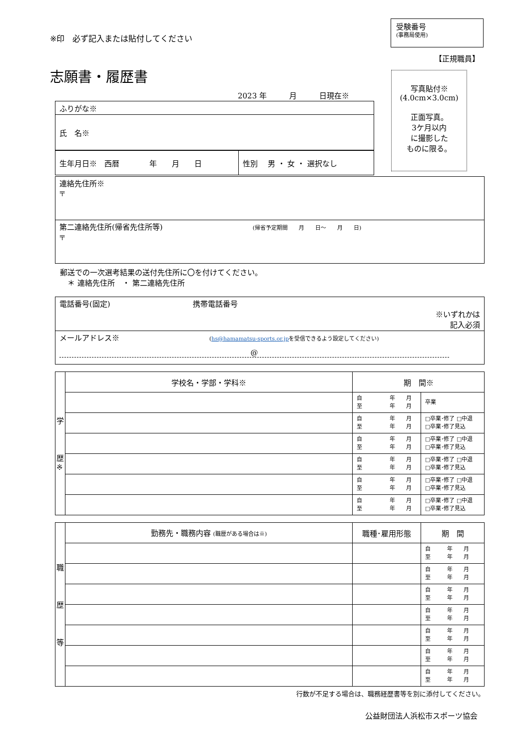※印　必ず記入または貼付してください
受験番号
(事務局使用)
【正規職員】
志願書・履歴書
2023 年　　　月　　　日現在※
写真貼付※
(4.0cm×3.0cm)
正面写真。
3ケ月以内
に撮影した
ものに限る。
| ふりがな※ |
| 氏 名※ |
| 生年月日※ 西暦 年 月 日 | 性別 男 ・ 女 ・ 選択なし |
| 連絡先住所※ 〒 |
| 第二連絡先住所(帰省先住所等) (帰省予定期間 月 日～ 月 日) 〒 |
郵送での一次選考結果の送付先住所に〇を付けてください。
　＊ 連絡先住所　・ 第二連絡先住所
| 電話番号(固定) 携帯電話番号 ※いずれかは 記入必須 |
| メールアドレス※ ( hs@hamamatsu-sports.or.jp を受信できるよう設定してください) @ |
| 学 歴 ※ | 学校名・学部・学科※ | 期 間※ | |
| | | 自 年 月 至 年 月 | 卒業 |
| | | 自 年 月 至 年 月 | □卒業･修了 □中退 □卒業･修了見込 |
| | | 自 年 月 至 年 月 | □卒業･修了 □中退 □卒業･修了見込 |
| | | 自 年 月 至 年 月 | □卒業･修了 □中退 □卒業･修了見込 |
| | | 自 年 月 至 年 月 | □卒業･修了 □中退 □卒業･修了見込 |
| | | 自 年 月 至 年 月 | □卒業･修了 □中退 □卒業･修了見込 |
| 職 歴 等 | 勤務先・職務内容 (職歴がある場合は※) | 職種･雇用形態 | 期 間 |
| | | | 自 年 月 至 年 月 |
| | | | 自 年 月 至 年 月 |
| | | | 自 年 月 至 年 月 |
| | | | 自 年 月 至 年 月 |
| | | | 自 年 月 至 年 月 |
| | | | 自 年 月 至 年 月 |
| | | | 自 年 月 至 年 月 |
行数が不足する場合は、職務経歴書等を別に添付してください。
公益財団法人浜松市スポーツ協会